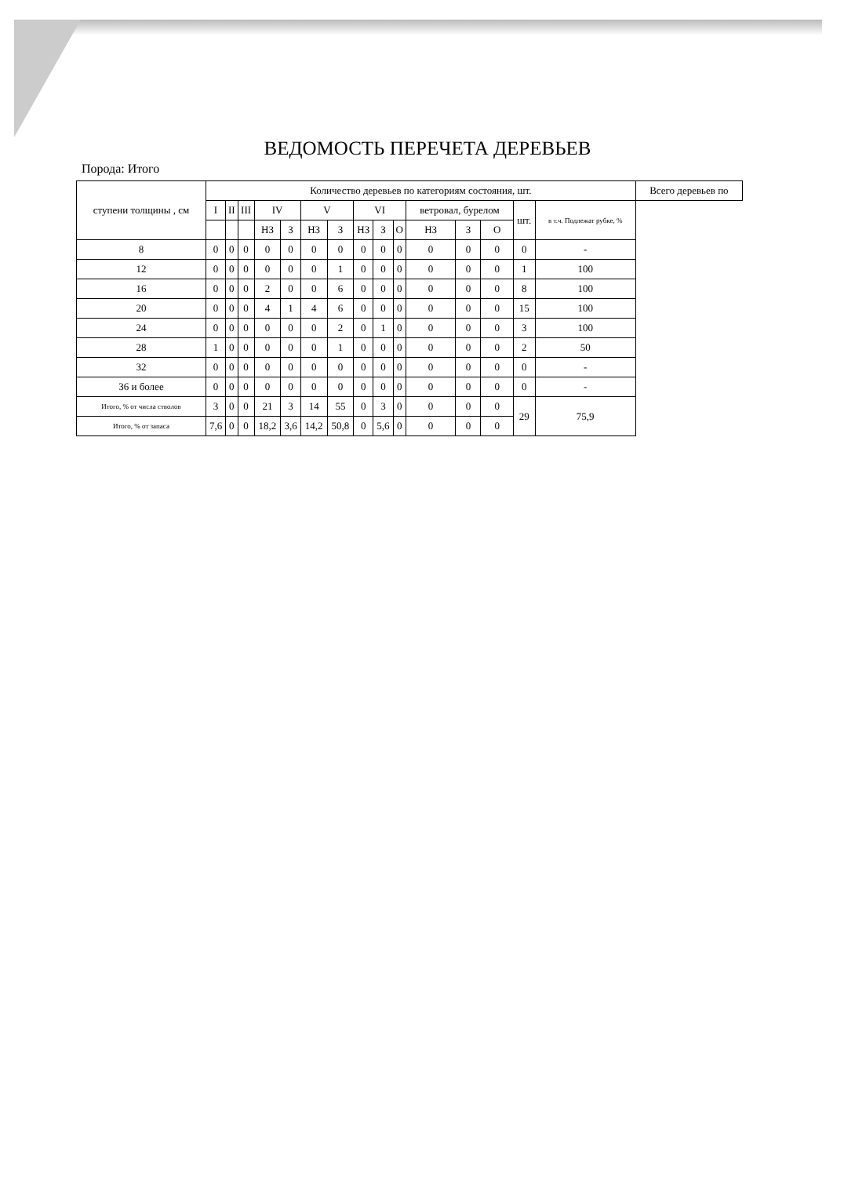ВЕДОМОСТЬ ПЕРЕЧЕТА ДЕРЕВЬЕВ
Порода: Итого
| ступени толщины , см | Количество деревьев по категориям состояния, шт. | | | | | | | | | | | | | | | Всего деревьев по |
| --- | --- | --- | --- | --- | --- | --- | --- | --- | --- | --- | --- | --- | --- | --- | --- | --- |
| | I | II | III | IV | | V | | VI | | | ветровал, бурелом | | | шт. | в т.ч. Подлежат рубке, % | |
| | | | | НЗ | З | НЗ | З | НЗ | З | О | НЗ | З | О | | | |
| 8 | 0 | 0 | 0 | 0 | 0 | 0 | 0 | 0 | 0 | 0 | 0 | 0 | 0 | 0 | - | |
| 12 | 0 | 0 | 0 | 0 | 0 | 0 | 1 | 0 | 0 | 0 | 0 | 0 | 0 | 1 | 100 | |
| 16 | 0 | 0 | 0 | 2 | 0 | 0 | 6 | 0 | 0 | 0 | 0 | 0 | 0 | 8 | 100 | |
| 20 | 0 | 0 | 0 | 4 | 1 | 4 | 6 | 0 | 0 | 0 | 0 | 0 | 0 | 15 | 100 | |
| 24 | 0 | 0 | 0 | 0 | 0 | 0 | 2 | 0 | 1 | 0 | 0 | 0 | 0 | 3 | 100 | |
| 28 | 1 | 0 | 0 | 0 | 0 | 0 | 1 | 0 | 0 | 0 | 0 | 0 | 0 | 2 | 50 | |
| 32 | 0 | 0 | 0 | 0 | 0 | 0 | 0 | 0 | 0 | 0 | 0 | 0 | 0 | 0 | - | |
| 36 и более | 0 | 0 | 0 | 0 | 0 | 0 | 0 | 0 | 0 | 0 | 0 | 0 | 0 | 0 | - | |
| Итого, % от числа стволов | 3 | 0 | 0 | 21 | 3 | 14 | 55 | 0 | 3 | 0 | 0 | 0 | 0 | 29 | 75,9 | |
| Итого, % от запаса | 7,6 | 0 | 0 | 18,2 | 3,6 | 14,2 | 50,8 | 0 | 5,6 | 0 | 0 | 0 | 0 | | | |